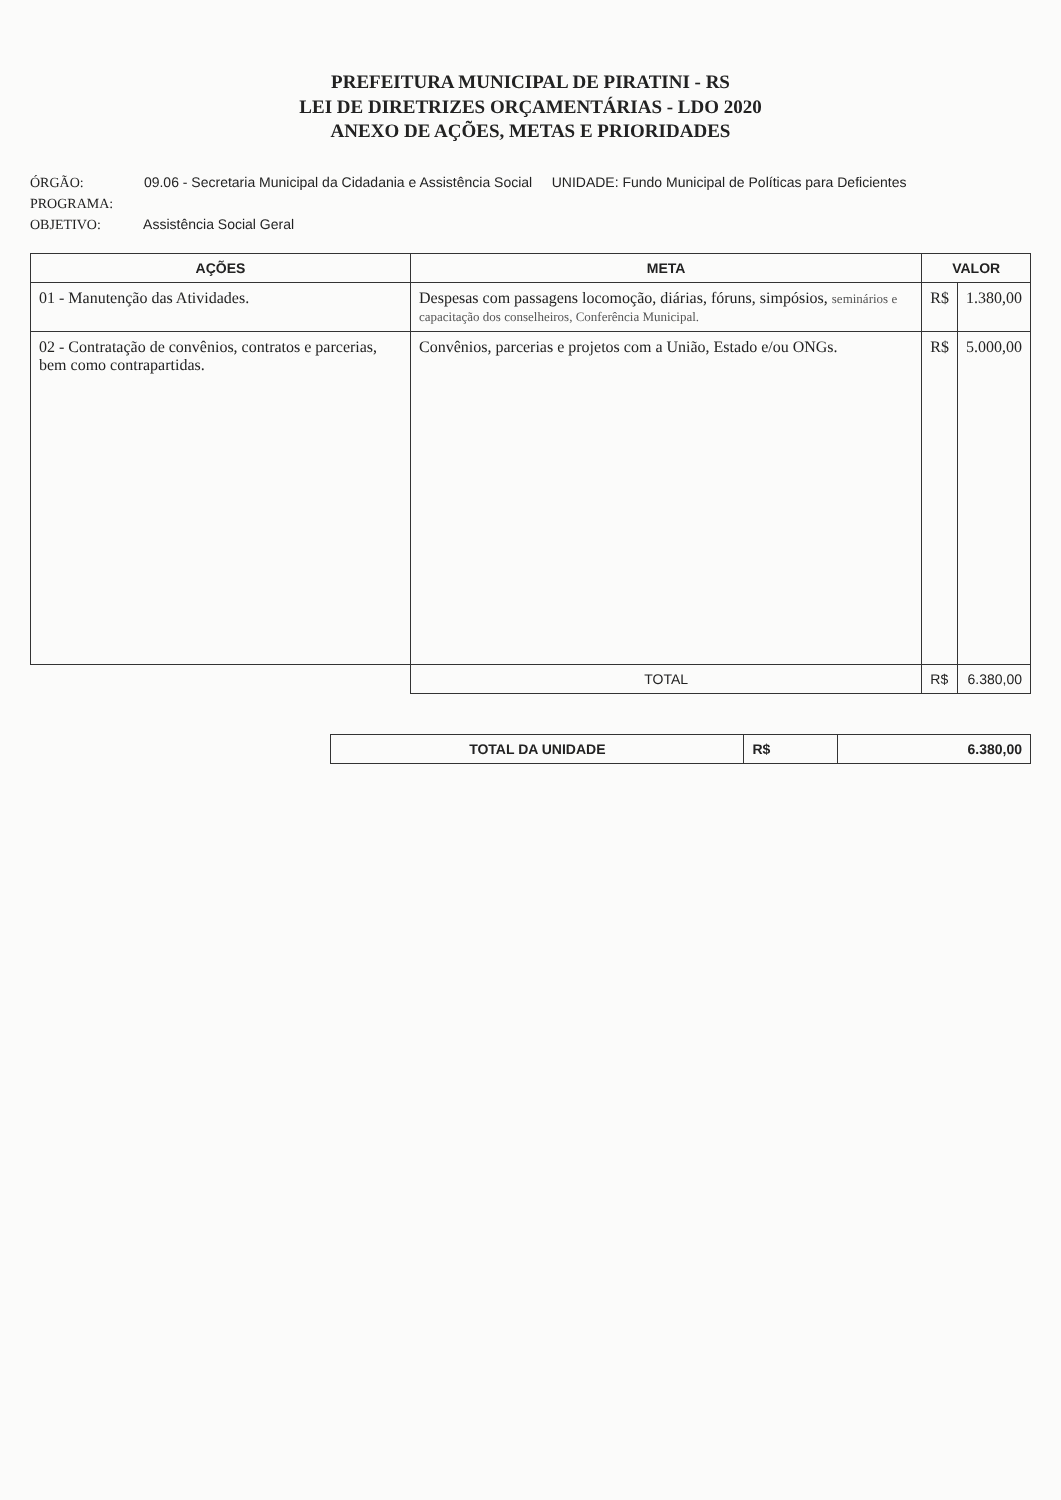PREFEITURA MUNICIPAL DE PIRATINI - RS
LEI DE DIRETRIZES ORÇAMENTÁRIAS - LDO 2020
ANEXO DE AÇÕES, METAS E PRIORIDADES
ÓRGÃO: 09.06 - Secretaria Municipal da Cidadania e Assistência Social UNIDADE: Fundo Municipal de Políticas para Deficientes
PROGRAMA:
OBJETIVO: Assistência Social Geral
| AÇÕES | META | VALOR | |
| --- | --- | --- | --- |
| 01 - Manutenção das Atividades. | Despesas com passagens locomoção, diárias, fóruns, simpósios, seminários e capacitação dos conselheiros, Conferência Municipal. | R$ | 1.380,00 |
| 02 - Contratação de convênios, contratos e parcerias, bem como contrapartidas. | Convênios, parcerias e projetos com a União, Estado e/ou ONGs. | R$ | 5.000,00 |
| | TOTAL | R$ | 6.380,00 |
| TOTAL DA UNIDADE | R$ | 6.380,00 |